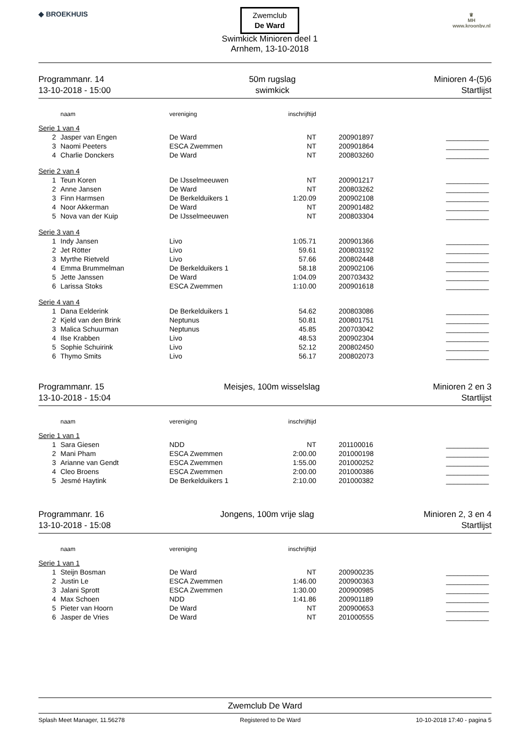◆ BROEKHUIS
Zwemclub
De Ward
Swimkick Minioren deel 1
Arnhem, 13-10-2018
♛
MH
www.kroonbv.nl
Programmanr. 14
13-10-2018 - 15:00
50m rugslag
swimkick
Minioren 4-(5)6
Startlijst
| | naam | vereniging | inschrijftijd | | |
| --- | --- | --- | --- | --- | --- |
| Serie 1 van 4 | | | | | |
| 2 | Jasper van Engen | De Ward | NT | 200901897 | ___________ |
| 3 | Naomi Peeters | ESCA Zwemmen | NT | 200901864 | ___________ |
| 4 | Charlie Donckers | De Ward | NT | 200803260 | ___________ |
| Serie 2 van 4 | | | | | |
| 1 | Teun Koren | De IJsselmeeuwen | NT | 200901217 | ___________ |
| 2 | Anne Jansen | De Ward | NT | 200803262 | ___________ |
| 3 | Finn Harmsen | De Berkelduikers 1 | 1:20.09 | 200902108 | ___________ |
| 4 | Noor Akkerman | De Ward | NT | 200901482 | ___________ |
| 5 | Nova van der Kuip | De IJsselmeeuwen | NT | 200803304 | ___________ |
| Serie 3 van 4 | | | | | |
| 1 | Indy Jansen | Livo | 1:05.71 | 200901366 | ___________ |
| 2 | Jet Rötter | Livo | 59.61 | 200803192 | ___________ |
| 3 | Myrthe Rietveld | Livo | 57.66 | 200802448 | ___________ |
| 4 | Emma Brummelman | De Berkelduikers 1 | 58.18 | 200902106 | ___________ |
| 5 | Jette Janssen | De Ward | 1:04.09 | 200703432 | ___________ |
| 6 | Larissa Stoks | ESCA Zwemmen | 1:10.00 | 200901618 | ___________ |
| Serie 4 van 4 | | | | | |
| 1 | Dana Eelderink | De Berkelduikers 1 | 54.62 | 200803086 | ___________ |
| 2 | Kjeld van den Brink | Neptunus | 50.81 | 200801751 | ___________ |
| 3 | Malica Schuurman | Neptunus | 45.85 | 200703042 | ___________ |
| 4 | Ilse Krabben | Livo | 48.53 | 200902304 | ___________ |
| 5 | Sophie Schuirink | Livo | 52.12 | 200802450 | ___________ |
| 6 | Thymo Smits | Livo | 56.17 | 200802073 | ___________ |
Programmanr. 15
13-10-2018 - 15:04
Meisjes, 100m wisselslag Minioren 2 en 3
Startlijst
| | naam | vereniging | inschrijftijd | | |
| --- | --- | --- | --- | --- | --- |
| Serie 1 van 1 | | | | | |
| 1 | Sara Giesen | NDD | NT | 201100016 | ___________ |
| 2 | Mani Pham | ESCA Zwemmen | 2:00.00 | 201000198 | ___________ |
| 3 | Arianne van Gendt | ESCA Zwemmen | 1:55.00 | 201000252 | ___________ |
| 4 | Cleo Broens | ESCA Zwemmen | 2:00.00 | 201000386 | ___________ |
| 5 | Jesmé Haytink | De Berkelduikers 1 | 2:10.00 | 201000382 | ___________ |
Programmanr. 16
13-10-2018 - 15:08
Jongens, 100m vrije slag Minioren 2, 3 en 4
Startlijst
| | naam | vereniging | inschrijftijd | | |
| --- | --- | --- | --- | --- | --- |
| Serie 1 van 1 | | | | | |
| 1 | Steijn Bosman | De Ward | NT | 200900235 | ___________ |
| 2 | Justin Le | ESCA Zwemmen | 1:46.00 | 200900363 | ___________ |
| 3 | Jalani Sprott | ESCA Zwemmen | 1:30.00 | 200900985 | ___________ |
| 4 | Max Schoen | NDD | 1:41.86 | 200901189 | ___________ |
| 5 | Pieter van Hoorn | De Ward | NT | 200900653 | ___________ |
| 6 | Jasper de Vries | De Ward | NT | 201000555 | ___________ |
Zwemclub De Ward
Splash Meet Manager, 11.56278 Registered to De Ward 10-10-2018 17:40 - pagina 5